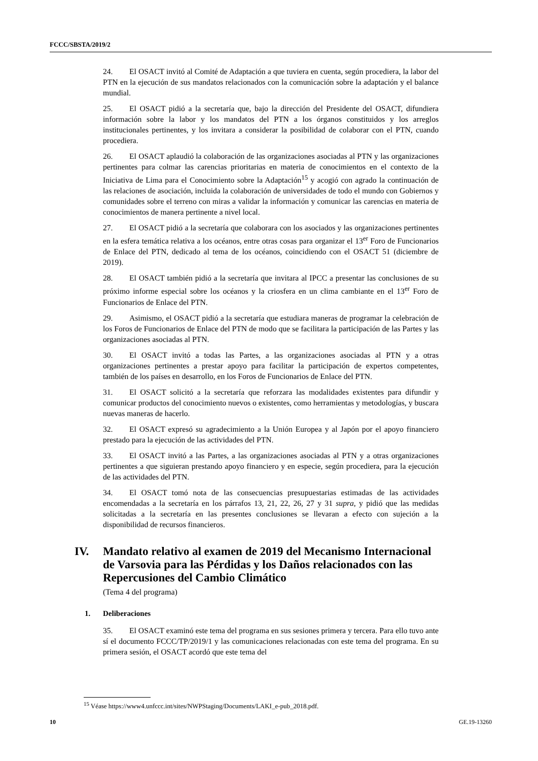FCCC/SBSTA/2019/2
24. El OSACT invitó al Comité de Adaptación a que tuviera en cuenta, según procediera, la labor del PTN en la ejecución de sus mandatos relacionados con la comunicación sobre la adaptación y el balance mundial.
25. El OSACT pidió a la secretaría que, bajo la dirección del Presidente del OSACT, difundiera información sobre la labor y los mandatos del PTN a los órganos constituidos y los arreglos institucionales pertinentes, y los invitara a considerar la posibilidad de colaborar con el PTN, cuando procediera.
26. El OSACT aplaudió la colaboración de las organizaciones asociadas al PTN y las organizaciones pertinentes para colmar las carencias prioritarias en materia de conocimientos en el contexto de la Iniciativa de Lima para el Conocimiento sobre la Adaptación<sup>15</sup> y acogió con agrado la continuación de las relaciones de asociación, incluida la colaboración de universidades de todo el mundo con Gobiernos y comunidades sobre el terreno con miras a validar la información y comunicar las carencias en materia de conocimientos de manera pertinente a nivel local.
27. El OSACT pidió a la secretaría que colaborara con los asociados y las organizaciones pertinentes en la esfera temática relativa a los océanos, entre otras cosas para organizar el 13<sup>er</sup> Foro de Funcionarios de Enlace del PTN, dedicado al tema de los océanos, coincidiendo con el OSACT 51 (diciembre de 2019).
28. El OSACT también pidió a la secretaría que invitara al IPCC a presentar las conclusiones de su próximo informe especial sobre los océanos y la criosfera en un clima cambiante en el 13<sup>er</sup> Foro de Funcionarios de Enlace del PTN.
29. Asimismo, el OSACT pidió a la secretaría que estudiara maneras de programar la celebración de los Foros de Funcionarios de Enlace del PTN de modo que se facilitara la participación de las Partes y las organizaciones asociadas al PTN.
30. El OSACT invitó a todas las Partes, a las organizaciones asociadas al PTN y a otras organizaciones pertinentes a prestar apoyo para facilitar la participación de expertos competentes, también de los países en desarrollo, en los Foros de Funcionarios de Enlace del PTN.
31. El OSACT solicitó a la secretaría que reforzara las modalidades existentes para difundir y comunicar productos del conocimiento nuevos o existentes, como herramientas y metodologías, y buscara nuevas maneras de hacerlo.
32. El OSACT expresó su agradecimiento a la Unión Europea y al Japón por el apoyo financiero prestado para la ejecución de las actividades del PTN.
33. El OSACT invitó a las Partes, a las organizaciones asociadas al PTN y a otras organizaciones pertinentes a que siguieran prestando apoyo financiero y en especie, según procediera, para la ejecución de las actividades del PTN.
34. El OSACT tomó nota de las consecuencias presupuestarias estimadas de las actividades encomendadas a la secretaría en los párrafos 13, 21, 22, 26, 27 y 31 supra, y pidió que las medidas solicitadas a la secretaría en las presentes conclusiones se llevaran a efecto con sujeción a la disponibilidad de recursos financieros.
IV. Mandato relativo al examen de 2019 del Mecanismo Internacional de Varsovia para las Pérdidas y los Daños relacionados con las Repercusiones del Cambio Climático
(Tema 4 del programa)
1. Deliberaciones
35. El OSACT examinó este tema del programa en sus sesiones primera y tercera. Para ello tuvo ante sí el documento FCCC/TP/2019/1 y las comunicaciones relacionadas con este tema del programa. En su primera sesión, el OSACT acordó que este tema del
<sup>15</sup> Véase https://www4.unfccc.int/sites/NWPStaging/Documents/LAKI_e-pub_2018.pdf.
10 GE.19-13260